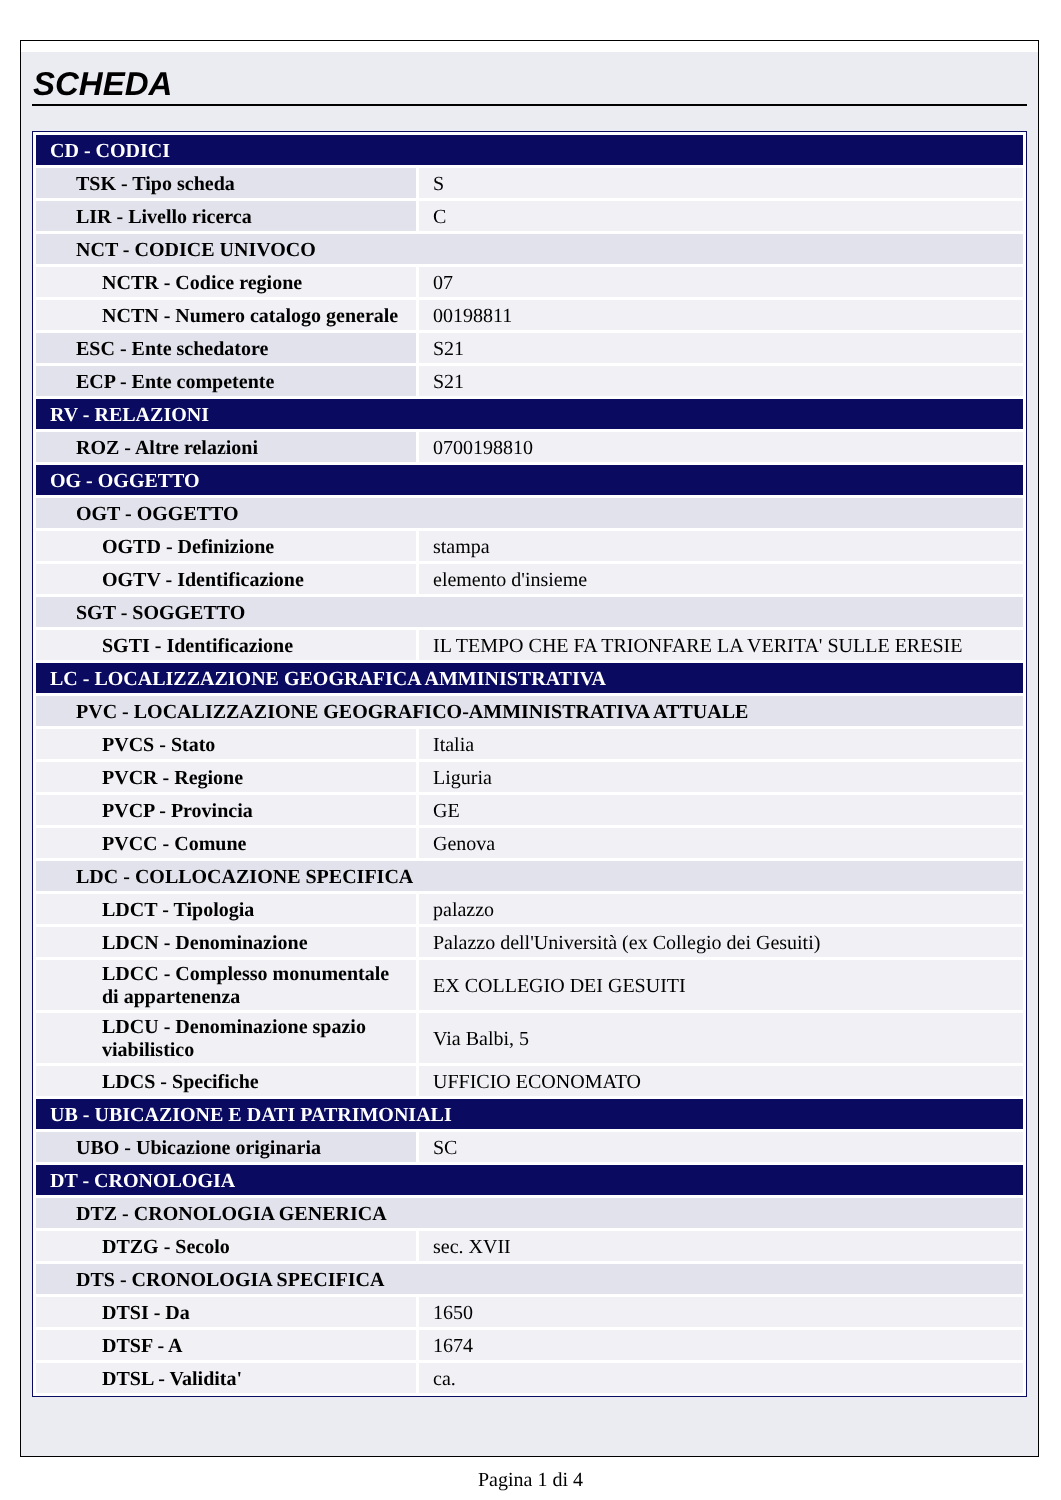SCHEDA
| CD - CODICI | |
| TSK - Tipo scheda | S |
| LIR - Livello ricerca | C |
| NCT - CODICE UNIVOCO | |
| NCTR - Codice regione | 07 |
| NCTN - Numero catalogo generale | 00198811 |
| ESC - Ente schedatore | S21 |
| ECP - Ente competente | S21 |
| RV - RELAZIONI | |
| ROZ - Altre relazioni | 0700198810 |
| OG - OGGETTO | |
| OGT - OGGETTO | |
| OGTD - Definizione | stampa |
| OGTV - Identificazione | elemento d'insieme |
| SGT - SOGGETTO | |
| SGTI - Identificazione | IL TEMPO CHE FA TRIONFARE LA VERITA' SULLE ERESIE |
| LC - LOCALIZZAZIONE GEOGRAFICA AMMINISTRATIVA | |
| PVC - LOCALIZZAZIONE GEOGRAFICO-AMMINISTRATIVA ATTUALE | |
| PVCS - Stato | Italia |
| PVCR - Regione | Liguria |
| PVCP - Provincia | GE |
| PVCC - Comune | Genova |
| LDC - COLLOCAZIONE SPECIFICA | |
| LDCT - Tipologia | palazzo |
| LDCN - Denominazione | Palazzo dell'Università (ex Collegio dei Gesuiti) |
| LDCC - Complesso monumentale di appartenenza | EX COLLEGIO DEI GESUITI |
| LDCU - Denominazione spazio viabilistico | Via Balbi, 5 |
| LDCS - Specifiche | UFFICIO ECONOMATO |
| UB - UBICAZIONE E DATI PATRIMONIALI | |
| UBO - Ubicazione originaria | SC |
| DT - CRONOLOGIA | |
| DTZ - CRONOLOGIA GENERICA | |
| DTZG - Secolo | sec. XVII |
| DTS - CRONOLOGIA SPECIFICA | |
| DTSI - Da | 1650 |
| DTSF - A | 1674 |
| DTSL - Validita' | ca. |
Pagina 1 di 4